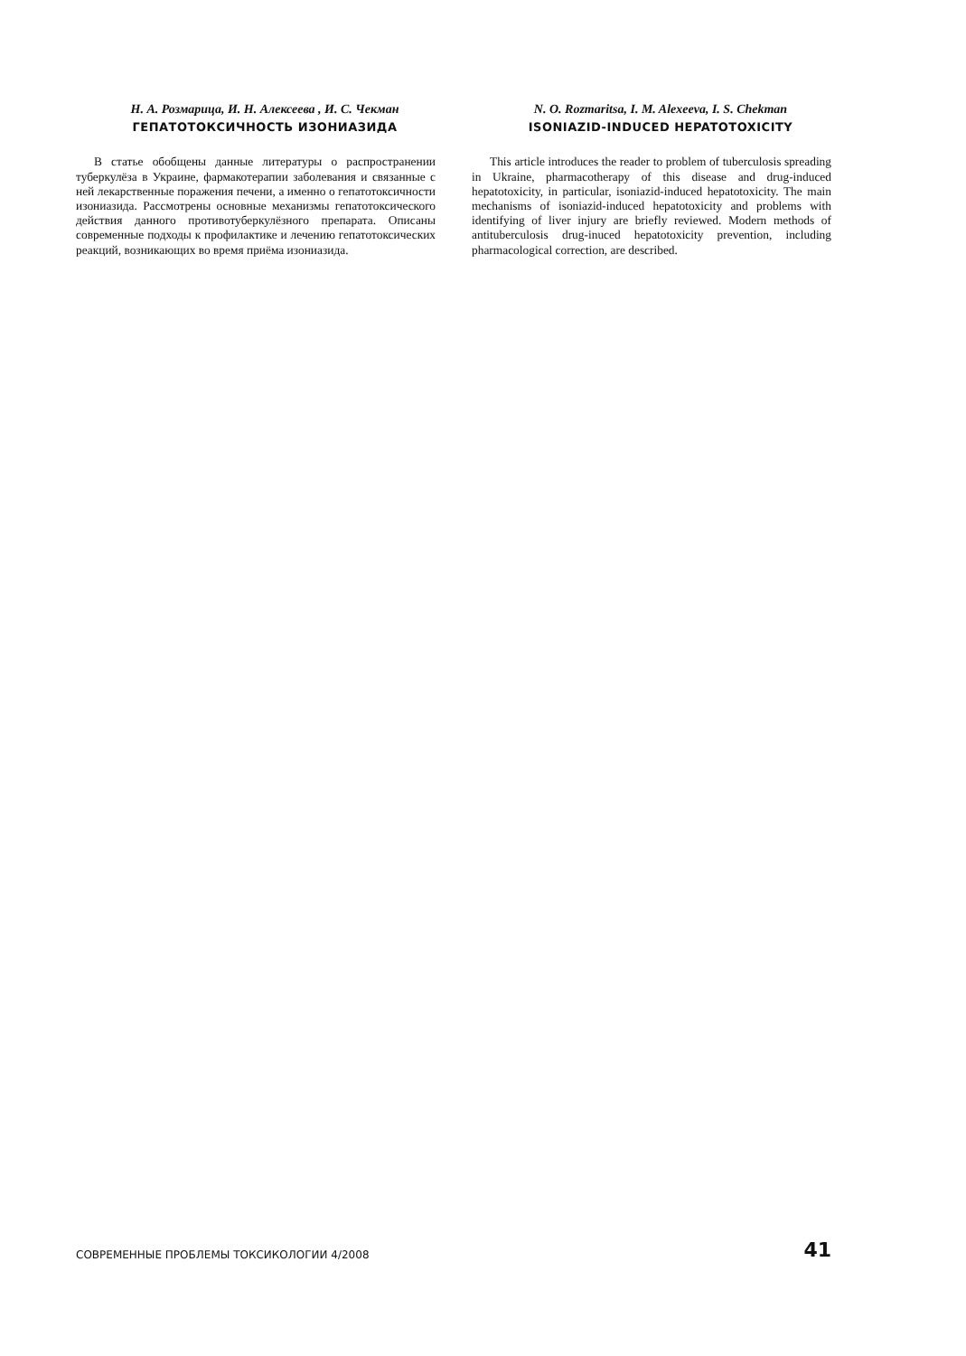Н. А. Розмарица, И. Н. Алексеева , И. С. Чекман
ГЕПАТОТОКСИЧНОСТЬ ИЗОНИАЗИДА
В статье обобщены данные литературы о распространении туберкулёза в Украине, фармакотерапии заболевания и связанные с ней лекарственные поражения печени, а именно о гепатотоксичности изониазида. Рассмотрены основные механизмы гепатотоксического действия данного противотуберкулёзного препарата. Описаны современные подходы к профилактике и лечению гепатотоксических реакций, возникающих во время приёма изониазида.
N. O. Rozmaritsa, I. M. Alexeeva, I. S. Chekman
ISONIAZID-INDUCED HEPATOTOXICITY
This article introduces the reader to problem of tuberculosis spreading in Ukraine, pharmacotherapy of this disease and drug-induced hepatotoxicity, in particular, isoniazid-induced hepatotoxicity. The main mechanisms of isoniazid-induced hepatotoxicity and problems with identifying of liver injury are briefly reviewed. Modern methods of antituberculosis drug-inuced hepatotoxicity prevention, including pharmacological correction, are described.
СОВРЕМЕННЫЕ ПРОБЛЕМЫ ТОКСИКОЛОГИИ 4/2008 41